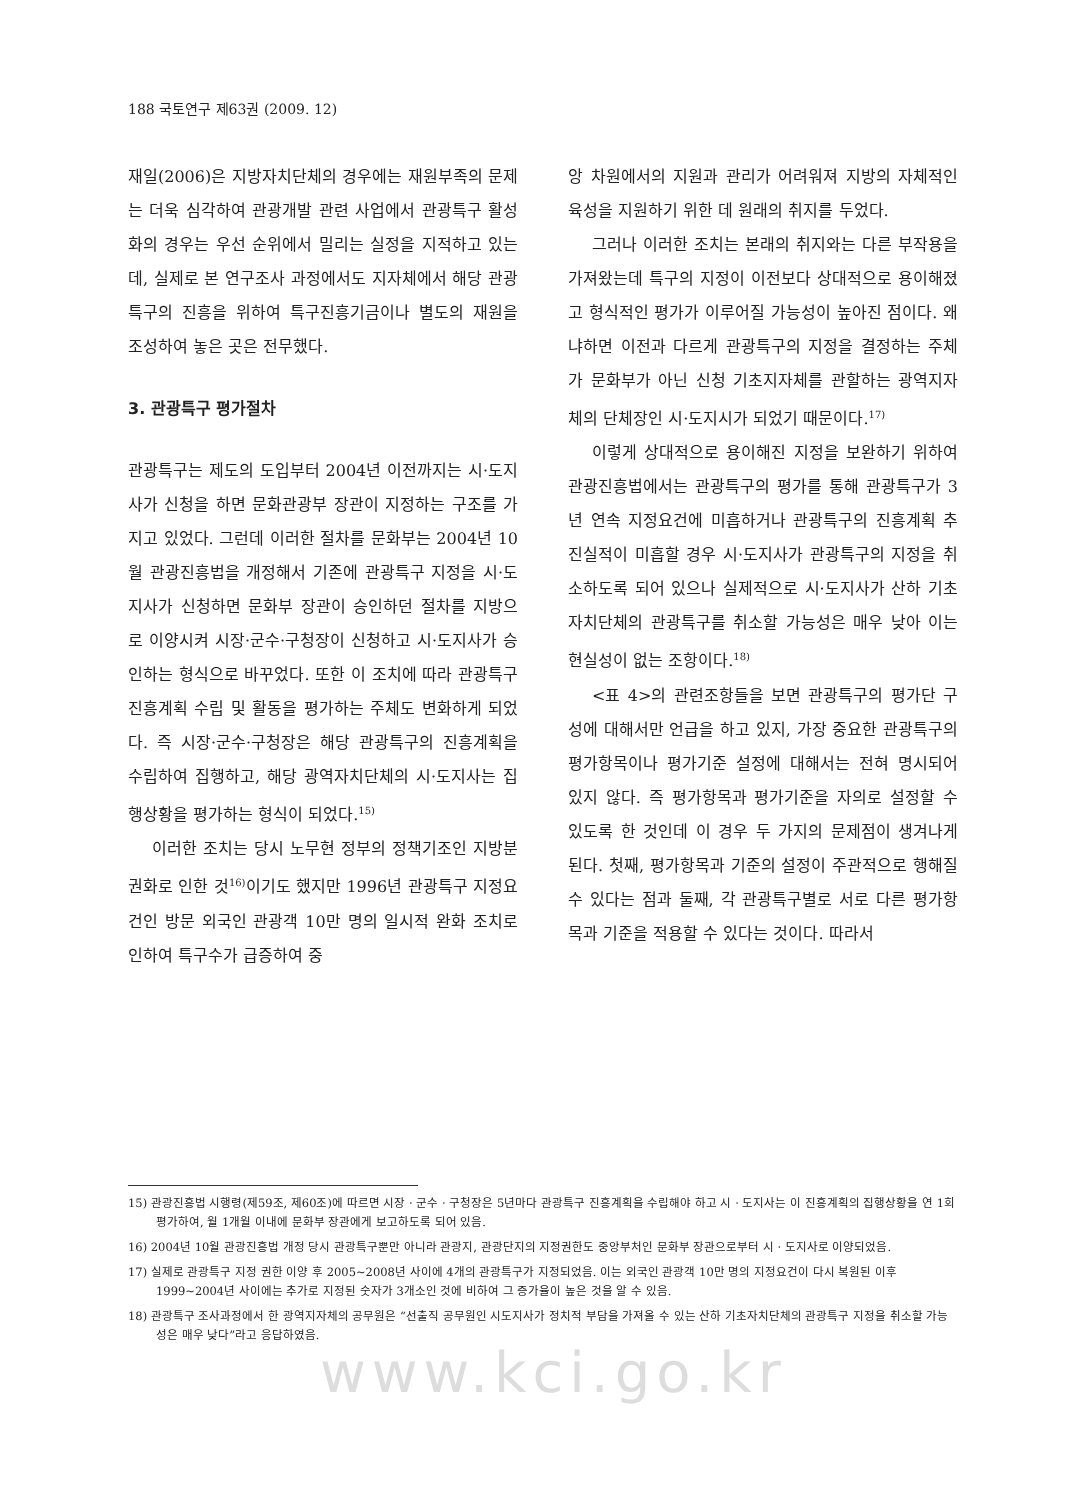188 국토연구 제63권 (2009. 12)
재일(2006)은 지방자치단체의 경우에는 재원부족의 문제는 더욱 심각하여 관광개발 관련 사업에서 관광특구 활성화의 경우는 우선 순위에서 밀리는 실정을 지적하고 있는데, 실제로 본 연구조사 과정에서도 지자체에서 해당 관광특구의 진흥을 위하여 특구진흥기금이나 별도의 재원을 조성하여 놓은 곳은 전무했다.
3. 관광특구 평가절차
관광특구는 제도의 도입부터 2004년 이전까지는 시·도지사가 신청을 하면 문화관광부 장관이 지정하는 구조를 가지고 있었다. 그런데 이러한 절차를 문화부는 2004년 10월 관광진흥법을 개정해서 기존에 관광특구 지정을 시·도지사가 신청하면 문화부 장관이 승인하던 절차를 지방으로 이양시켜 시장·군수·구청장이 신청하고 시·도지사가 승인하는 형식으로 바꾸었다. 또한 이 조치에 따라 관광특구 진흥계획 수립 및 활동을 평가하는 주체도 변화하게 되었다. 즉 시장·군수·구청장은 해당 관광특구의 진흥계획을 수립하여 집행하고, 해당 광역자치단체의 시·도지사는 집행상황을 평가하는 형식이 되었다.<sup>15)</sup>
이러한 조치는 당시 노무현 정부의 정책기조인 지방분권화로 인한 것<sup>16)</sup>이기도 했지만 1996년 관광특구 지정요건인 방문 외국인 관광객 10만 명의 일시적 완화 조치로 인하여 특구수가 급증하여 중
앙 차원에서의 지원과 관리가 어려워져 지방의 자체적인 육성을 지원하기 위한 데 원래의 취지를 두었다.
그러나 이러한 조치는 본래의 취지와는 다른 부작용을 가져왔는데 특구의 지정이 이전보다 상대적으로 용이해졌고 형식적인 평가가 이루어질 가능성이 높아진 점이다. 왜냐하면 이전과 다르게 관광특구의 지정을 결정하는 주체가 문화부가 아닌 신청 기초지자체를 관할하는 광역지자체의 단체장인 시·도지시가 되었기 때문이다.<sup>17)</sup>
이렇게 상대적으로 용이해진 지정을 보완하기 위하여 관광진흥법에서는 관광특구의 평가를 통해 관광특구가 3년 연속 지정요건에 미흡하거나 관광특구의 진흥계획 추진실적이 미흡할 경우 시·도지사가 관광특구의 지정을 취소하도록 되어 있으나 실제적으로 시·도지사가 산하 기초자치단체의 관광특구를 취소할 가능성은 매우 낮아 이는 현실성이 없는 조항이다.<sup>18)</sup>
<표 4>의 관련조항들을 보면 관광특구의 평가단 구성에 대해서만 언급을 하고 있지, 가장 중요한 관광특구의 평가항목이나 평가기준 설정에 대해서는 전혀 명시되어 있지 않다. 즉 평가항목과 평가기준을 자의로 설정할 수 있도록 한 것인데 이 경우 두 가지의 문제점이 생겨나게 된다. 첫째, 평가항목과 기준의 설정이 주관적으로 행해질 수 있다는 점과 둘째, 각 관광특구별로 서로 다른 평가항목과 기준을 적용할 수 있다는 것이다. 따라서
15) 관광진흥법 시행령(제59조, 제60조)에 따르면 시장 · 군수 · 구청장은 5년마다 관광특구 진흥계획을 수립해야 하고 시 · 도지사는 이 진흥계획의 집행상황을 연 1회 평가하여, 월 1개월 이내에 문화부 장관에게 보고하도록 되어 있음.
16) 2004년 10월 관광진흥법 개정 당시 관광특구뿐만 아니라 관광지, 관광단지의 지정권한도 중앙부처인 문화부 장관으로부터 시 · 도지사로 이양되었음.
17) 실제로 관광특구 지정 권한 이양 후 2005~2008년 사이에 4개의 관광특구가 지정되었음. 이는 외국인 관광객 10만 명의 지정요건이 다시 복원된 이후 1999~2004년 사이에는 추가로 지정된 숫자가 3개소인 것에 비하여 그 증가율이 높은 것을 알 수 있음.
18) 관광특구 조사과정에서 한 광역지자체의 공무원은 “선출직 공무원인 시도지사가 정치적 부담을 가져올 수 있는 산하 기초자치단체의 관광특구 지정을 취소할 가능성은 매우 낮다”라고 응답하였음.
www.kci.go.kr